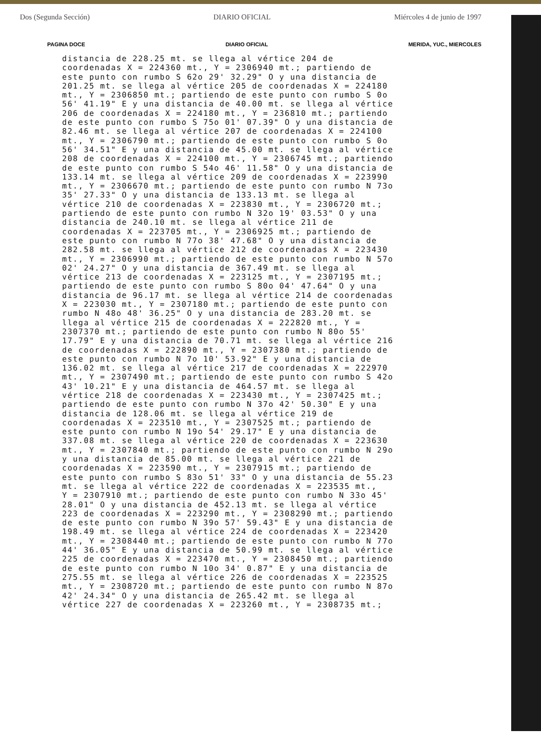Dos (Segunda Sección) DIARIO OFICIAL Miércoles 4 de junio de 1997
PAGINA DOCE DIARIO OFICIAL MERIDA, YUC., MIERCOLES
distancia de 228.25 mt. se llega al vértice 204 de
coordenadas X = 224360 mt., Y = 2306940 mt.; partiendo de
este punto con rumbo S 62o 29' 32.29" O y una distancia de
201.25 mt. se llega al vértice 205 de coordenadas X = 224180
mt., Y = 2306850 mt.; partiendo de este punto con rumbo S 0o
56' 41.19" E y una distancia de 40.00 mt. se llega al vértice
206 de coordenadas X = 224180 mt., Y = 236810 mt.; partiendo
de este punto con rumbo S 75o 01' 07.39" O y una distancia de
82.46 mt. se llega al vértice 207 de coordenadas X = 224100
mt., Y = 2306790 mt.; partiendo de este punto con rumbo S 0o
56' 34.51" E y una distancia de 45.00 mt. se llega al vértice
208 de coordenadas X = 224100 mt., Y = 2306745 mt.; partiendo
de este punto con rumbo S 54o 46' 11.58" O y una distancia de
133.14 mt. se llega al vértice 209 de coordenadas X = 223990
mt., Y = 2306670 mt.; partiendo de este punto con rumbo N 73o
35' 27.33" O y una distancia de 133.13 mt. se llega al
vértice 210 de coordenadas X = 223830 mt., Y = 2306720 mt.;
partiendo de este punto con rumbo N 32o 19' 03.53" O y una
distancia de 240.10 mt. se llega al vértice 211 de
coordenadas X = 223705 mt., Y = 2306925 mt.; partiendo de
este punto con rumbo N 77o 38' 47.68" O y una distancia de
282.58 mt. se llega al vértice 212 de coordenadas X = 223430
mt., Y = 2306990 mt.; partiendo de este punto con rumbo N 57o
02' 24.27" O y una distancia de 367.49 mt. se llega al
vértice 213 de coordenadas X = 223125 mt., Y = 2307195 mt.;
partiendo de este punto con rumbo S 80o 04' 47.64" O y una
distancia de 96.17 mt. se llega al vértice 214 de coordenadas
X = 223030 mt., Y = 2307180 mt.; partiendo de este punto con
rumbo N 48o 48' 36.25" O y una distancia de 283.20 mt. se
llega al vértice 215 de coordenadas X = 222820 mt., Y =
2307370 mt.; partiendo de este punto con rumbo N 80o 55'
17.79" E y una distancia de 70.71 mt. se llega al vértice 216
de coordenadas X = 222890 mt., Y = 2307380 mt.; partiendo de
este punto con rumbo N 7o 10' 53.92" E y una distancia de
136.02 mt. se llega al vértice 217 de coordenadas X = 222970
mt., Y = 2307490 mt.; partiendo de este punto con rumbo S 42o
43' 10.21" E y una distancia de 464.57 mt. se llega al
vértice 218 de coordenadas X = 223430 mt., Y = 2307425 mt.;
partiendo de este punto con rumbo N 37o 42' 50.30" E y una
distancia de 128.06 mt. se llega al vértice 219 de
coordenadas X = 223510 mt., Y = 2307525 mt.; partiendo de
este punto con rumbo N 19o 54' 29.17" E y una distancia de
337.08 mt. se llega al vértice 220 de coordenadas X = 223630
mt., Y = 2307840 mt.; partiendo de este punto con rumbo N 29o
y una distancia de 85.00 mt. se llega al vértice 221 de
coordenadas X = 223590 mt., Y = 2307915 mt.; partiendo de
este punto con rumbo S 83o 51' 33" O y una distancia de 55.23
mt. se llega al vértice 222 de coordenadas X = 223535 mt.,
Y = 2307910 mt.; partiendo de este punto con rumbo N 33o 45'
28.01" O y una distancia de 452.13 mt. se llega al vértice
223 de coordenadas X = 223290 mt., Y = 2308290 mt.; partiendo
de este punto con rumbo N 39o 57' 59.43" E y una distancia de
198.49 mt. se llega al vértice 224 de coordenadas X = 223420
mt., Y = 2308440 mt.; partiendo de este punto con rumbo N 77o
44' 36.05" E y una distancia de 50.99 mt. se llega al vértice
225 de coordenadas X = 223470 mt., Y = 2308450 mt.; partiendo
de este punto con rumbo N 10o 34' 0.87" E y una distancia de
275.55 mt. se llega al vértice 226 de coordenadas X = 223525
mt., Y = 2308720 mt.; partiendo de este punto con rumbo N 87o
42' 24.34" O y una distancia de 265.42 mt. se llega al
vértice 227 de coordenadas X = 223260 mt., Y = 2308735 mt.;